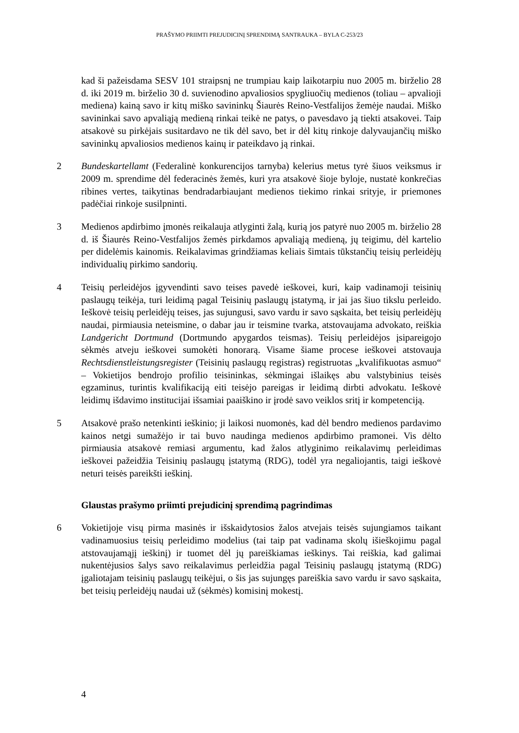PRAŠYMO PRIIMTI PREJUDICINĮ SPRENDIMĄ SANTRAUKA – BYLA C-253/23
kad ši pažeisdama SESV 101 straipsnį ne trumpiau kaip laikotarpiu nuo 2005 m. birželio 28 d. iki 2019 m. birželio 30 d. suvienodino apvaliosios spygliuočių medienos (toliau – apvalioji mediena) kainą savo ir kitų miško savininkų Šiaurės Reino-Vestfalijos žemėje naudai. Miško savininkai savo apvaliąją medieną rinkai teikė ne patys, o pavesdavo ją tiekti atsakovei. Taip atsakovė su pirkėjais susitardavo ne tik dėl savo, bet ir dėl kitų rinkoje dalyvaujančių miško savininkų apvaliosios medienos kainų ir pateikdavo ją rinkai.
2 Bundeskartellamt (Federalinė konkurencijos tarnyba) kelerius metus tyrė šiuos veiksmus ir 2009 m. sprendime dėl federacinės žemės, kuri yra atsakovė šioje byloje, nustatė konkrečias ribines vertes, taikytinas bendradarbiaujant medienos tiekimo rinkai srityje, ir priemones padėčiai rinkoje susilpninti.
3 Medienos apdirbimo įmonės reikalauja atlyginti žalą, kurią jos patyrė nuo 2005 m. birželio 28 d. iš Šiaurės Reino-Vestfalijos žemės pirkdamos apvaliąją medieną, jų teigimu, dėl kartelio per didelėmis kainomis. Reikalavimas grindžiamas keliais šimtais tūkstančių teisių perleidėjų individualių pirkimo sandorių.
4 Teisių perleidėjos įgyvendinti savo teises pavedė ieškovei, kuri, kaip vadinamoji teisinių paslaugų teikėja, turi leidimą pagal Teisinių paslaugų įstatymą, ir jai jas šiuo tikslu perleido. Ieškovė teisių perleidėjų teises, jas sujungusi, savo vardu ir savo sąskaita, bet teisių perleidėjų naudai, pirmiausia neteismine, o dabar jau ir teismine tvarka, atstovaujama advokato, reiškia Landgericht Dortmund (Dortmundo apygardos teismas). Teisių perleidėjos įsipareigojo sėkmės atveju ieškovei sumokėti honorarą. Visame šiame procese ieškovei atstovauja Rechtsdienstleistungsregister (Teisinių paslaugų registras) registruotas „kvalifikuotas asmuo“ – Vokietijos bendrojo profilio teisininkas, sėkmingai išlaikęs abu valstybinius teisės egzaminus, turintis kvalifikaciją eiti teisėjo pareigas ir leidimą dirbti advokatu. Ieškovė leidimų išdavimo institucijai išsamiai paaiškino ir įrodė savo veiklos sritį ir kompetenciją.
5 Atsakovė prašo netenkinti ieškinio; ji laikosi nuomonės, kad dėl bendro medienos pardavimo kainos netgi sumažėjo ir tai buvo naudinga medienos apdirbimo pramonei. Vis dėlto pirmiausia atsakovė remiasi argumentu, kad žalos atlyginimo reikalavimų perleidimas ieškovei pažeidžia Teisinių paslaugų įstatymą (RDG), todėl yra negaliojantis, taigi ieškovė neturi teisės pareikšti ieškinį.
Glaustas prašymo priimti prejudicinį sprendimą pagrindimas
6 Vokietijoje visų pirma masinės ir išskaidytosios žalos atvejais teisės sujungiamos taikant vadinamuosius teisių perleidimo modelius (tai taip pat vadinama skolų išieškojimu pagal atstovaujamąjį ieškinį) ir tuomet dėl jų pareiškiamas ieškinys. Tai reiškia, kad galimai nukentėjusios šalys savo reikalavimus perleidžia pagal Teisinių paslaugų įstatymą (RDG) įgaliotajam teisinių paslaugų teikėjui, o šis jas sujungęs pareiškia savo vardu ir savo sąskaita, bet teisių perleidėjų naudai už (sėkmės) komisinį mokestį.
4